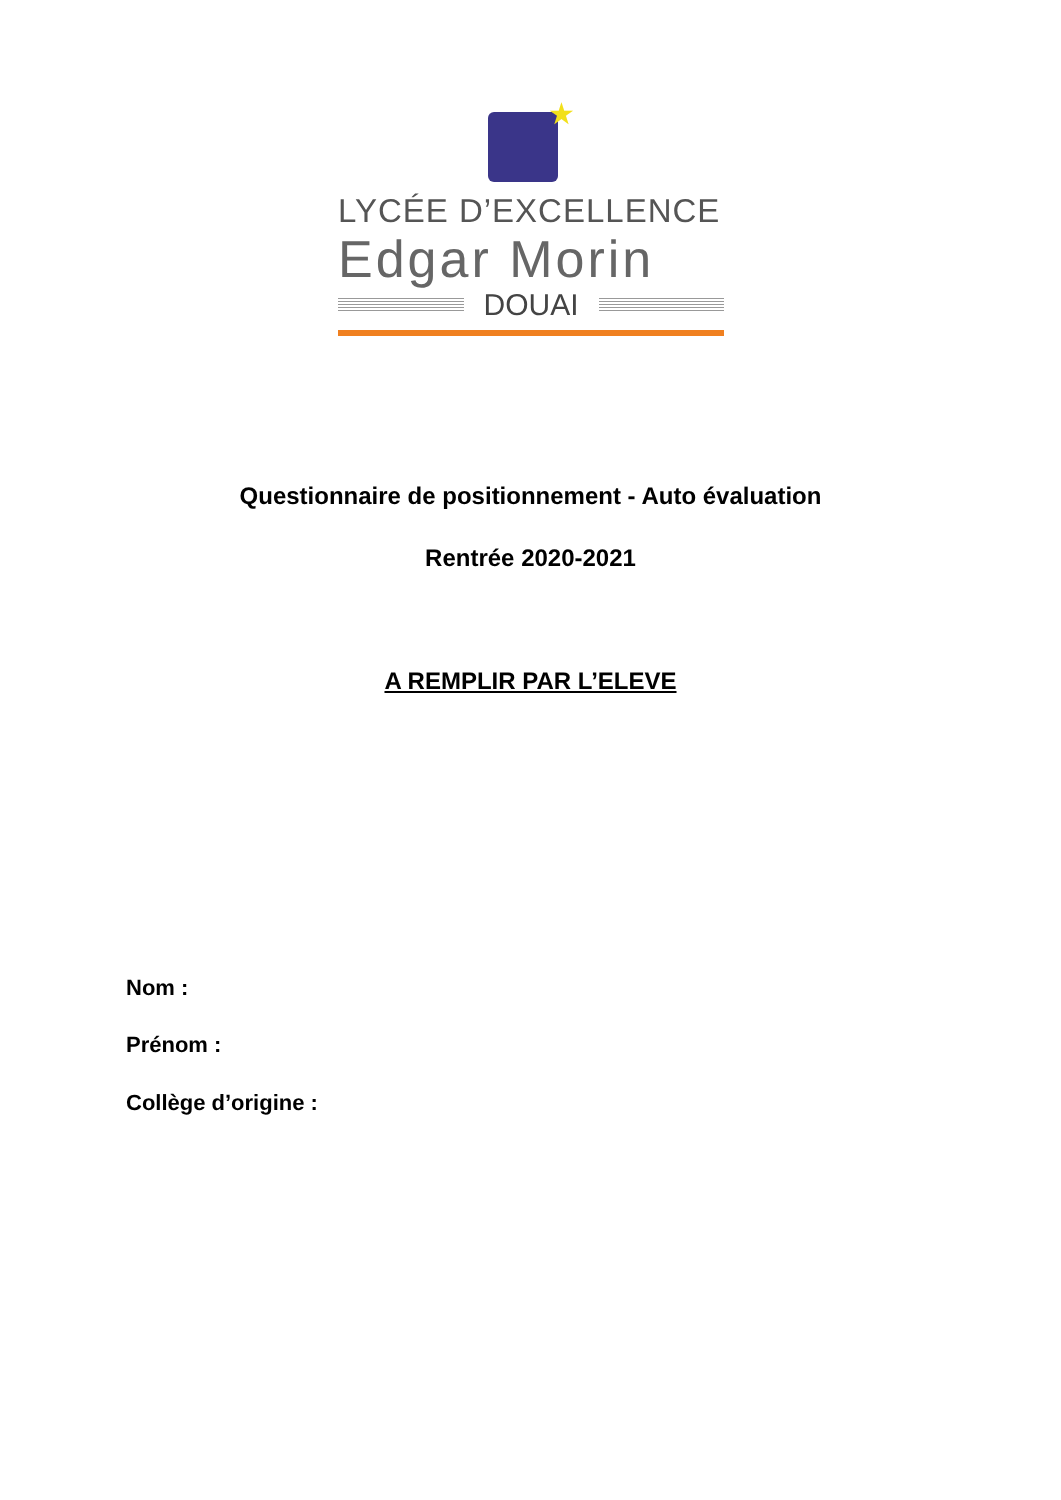★
LYCÉE D’EXCELLENCE
Edgar Morin
DOUAI
Questionnaire de positionnement - Auto évaluation
Rentrée 2020-2021
A REMPLIR PAR L’ELEVE
Nom :
Prénom :
Collège d’origine :